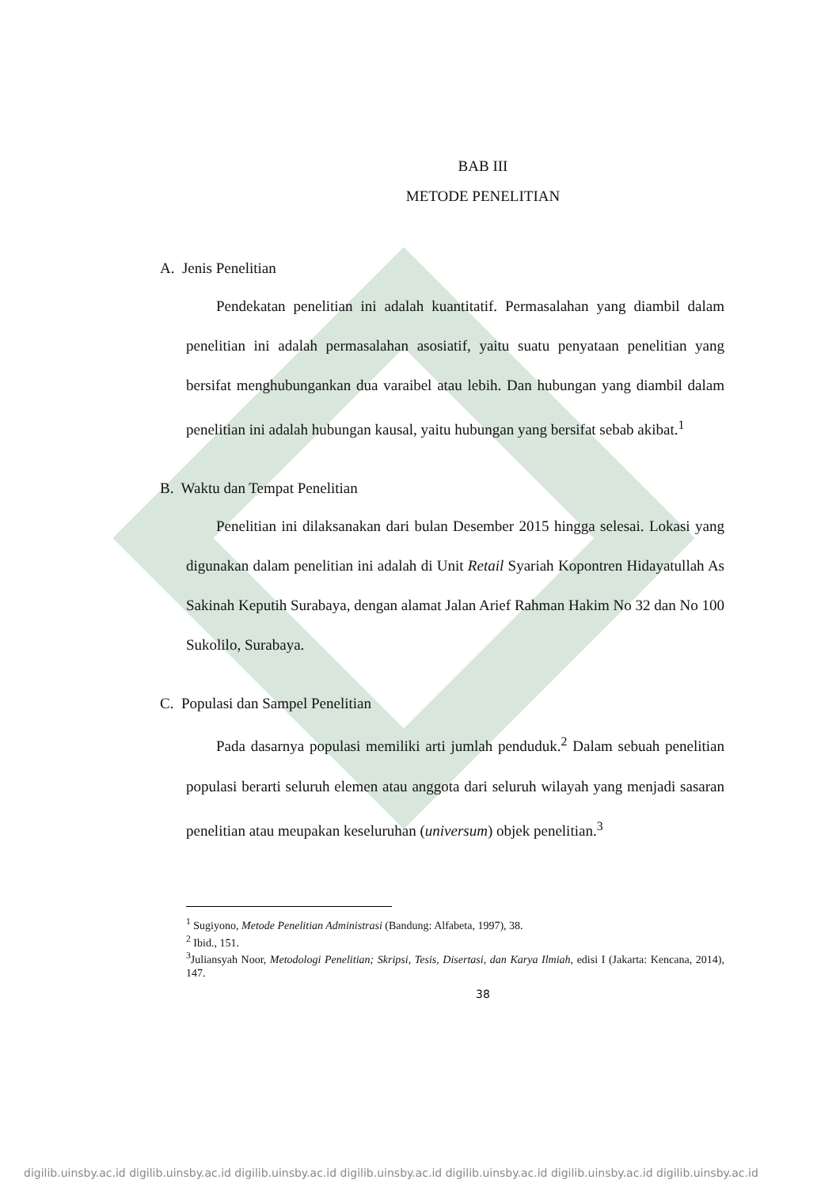BAB III
METODE PENELITIAN
A. Jenis Penelitian
Pendekatan penelitian ini adalah kuantitatif. Permasalahan yang diambil dalam penelitian ini adalah permasalahan asosiatif, yaitu suatu penyataan penelitian yang bersifat menghubungankan dua varaibel atau lebih. Dan hubungan yang diambil dalam penelitian ini adalah hubungan kausal, yaitu hubungan yang bersifat sebab akibat.<sup>1</sup>
B. Waktu dan Tempat Penelitian
Penelitian ini dilaksanakan dari bulan Desember 2015 hingga selesai. Lokasi yang digunakan dalam penelitian ini adalah di Unit Retail Syariah Kopontren Hidayatullah As Sakinah Keputih Surabaya, dengan alamat Jalan Arief Rahman Hakim No 32 dan No 100 Sukolilo, Surabaya.
C. Populasi dan Sampel Penelitian
Pada dasarnya populasi memiliki arti jumlah penduduk.<sup>2</sup> Dalam sebuah penelitian populasi berarti seluruh elemen atau anggota dari seluruh wilayah yang menjadi sasaran penelitian atau meupakan keseluruhan (universum) objek penelitian.<sup>3</sup>
<sup>1</sup> Sugiyono, Metode Penelitian Administrasi (Bandung: Alfabeta, 1997), 38.
<sup>2</sup> Ibid., 151.
<sup>3</sup> Juliansyah Noor, Metodologi Penelitian; Skripsi, Tesis, Disertasi, dan Karya Ilmiah, edisi I (Jakarta: Kencana, 2014), 147.
38
digilib.uinsby.ac.id digilib.uinsby.ac.id digilib.uinsby.ac.id digilib.uinsby.ac.id digilib.uinsby.ac.id digilib.uinsby.ac.id digilib.uinsby.ac.id